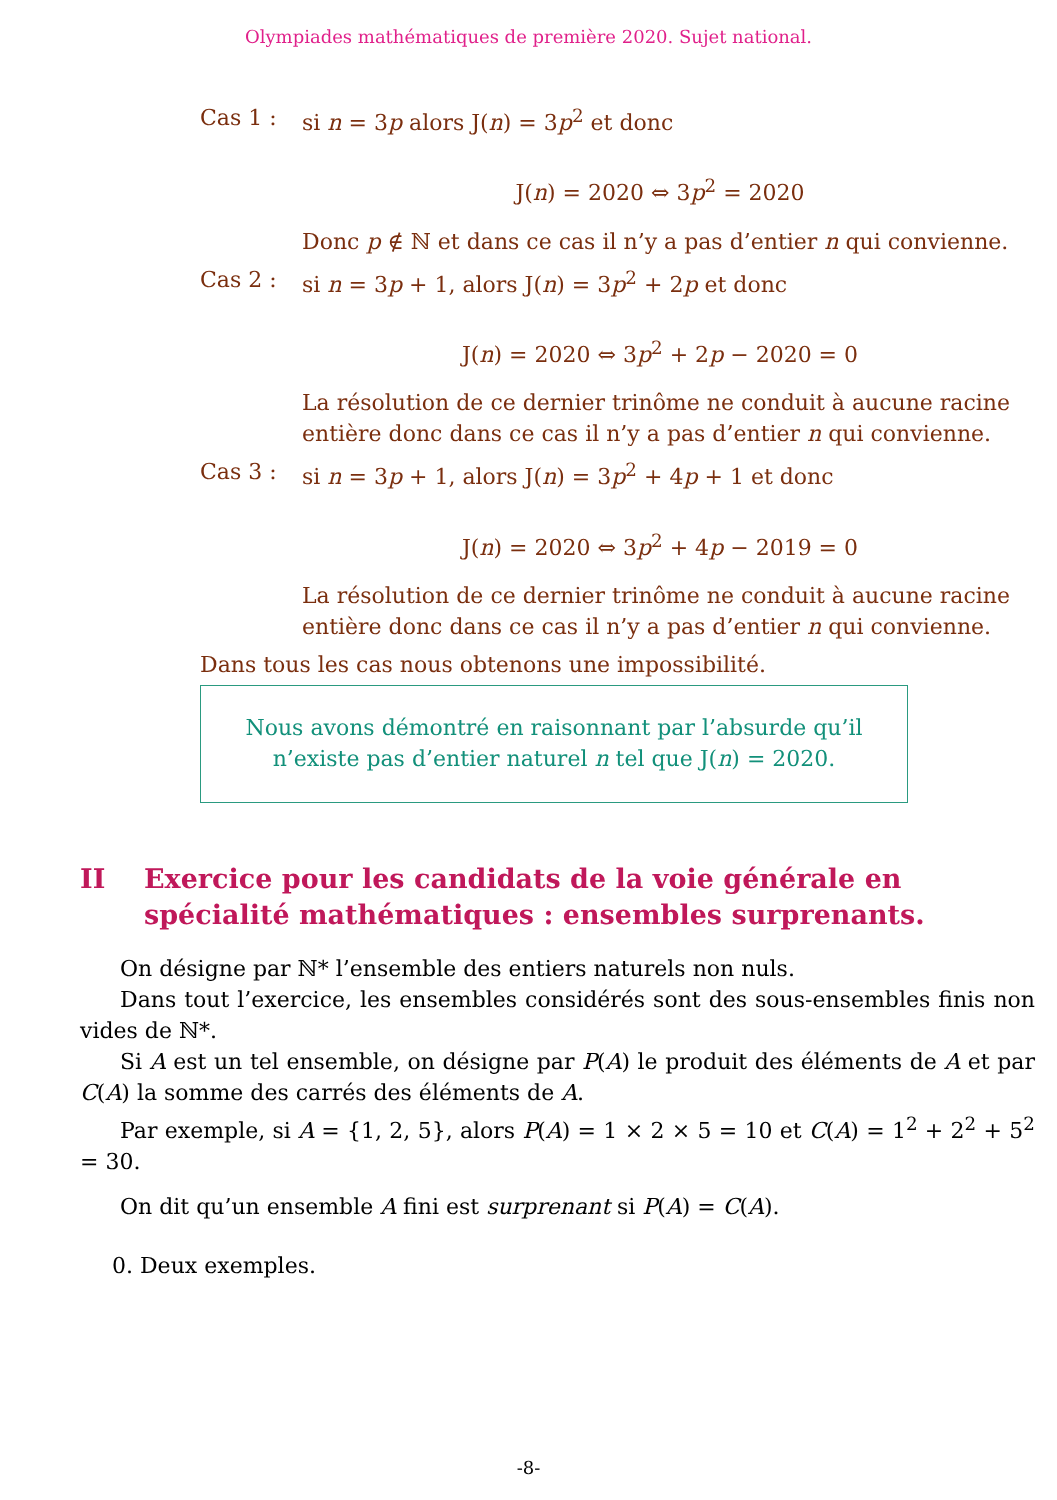Olympiades mathématiques de première 2020. Sujet national.
Cas 1 : si n = 3p alors J(n) = 3p<sup>2</sup> et donc
J(n) = 2020 ⇔ 3p<sup>2</sup> = 2020
Donc p ∉ ℕ et dans ce cas il n’y a pas d’entier n qui convienne.
Cas 2 : si n = 3p + 1, alors J(n) = 3p<sup>2</sup> + 2p et donc
J(n) = 2020 ⇔ 3p<sup>2</sup> + 2p − 2020 = 0
La résolution de ce dernier trinôme ne conduit à aucune racine entière donc dans ce cas il n’y a pas d’entier n qui convienne.
Cas 3 : si n = 3p + 1, alors J(n) = 3p<sup>2</sup> + 4p + 1 et donc
J(n) = 2020 ⇔ 3p<sup>2</sup> + 4p − 2019 = 0
La résolution de ce dernier trinôme ne conduit à aucune racine entière donc dans ce cas il n’y a pas d’entier n qui convienne.
Dans tous les cas nous obtenons une impossibilité.
Nous avons démontré en raisonnant par l’absurde qu’il
n’existe pas d’entier naturel n tel que J(n) = 2020.
II Exercice pour les candidats de la voie générale en spécialité mathématiques : ensembles surprenants.
On désigne par ℕ* l’ensemble des entiers naturels non nuls.
Dans tout l’exercice, les ensembles considérés sont des sous-ensembles finis non vides de ℕ*.
Si A est un tel ensemble, on désigne par P(A) le produit des éléments de A et par C(A) la somme des carrés des éléments de A.
Par exemple, si A = {1, 2, 5}, alors P(A) = 1 × 2 × 5 = 10 et C(A) = 1<sup>2</sup> + 2<sup>2</sup> + 5<sup>2</sup> = 30.
On dit qu’un ensemble A fini est surprenant si P(A) = C(A).
0. Deux exemples.
-8-